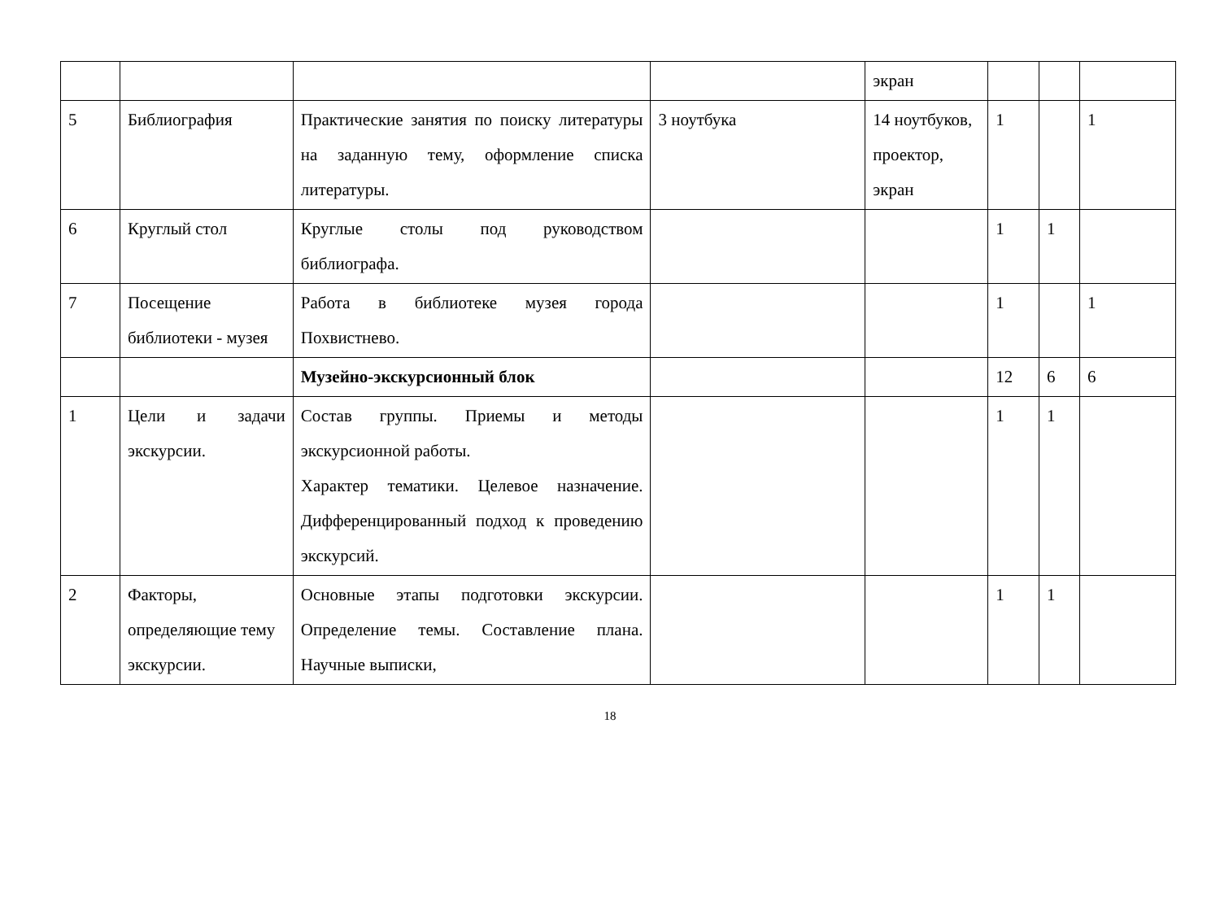| | | | | экран | | | |
| 5 | Библиография | Практические занятия по поиску литературы на заданную тему, оформление списка литературы. | 3 ноутбука | 14 ноутбуков, проектор, экран | 1 | | 1 |
| 6 | Круглый стол | Круглые столы под руководством библиографа. | | | 1 | 1 | |
| 7 | Посещение библиотеки - музея | Работа в библиотеке музея города Похвистнево. | | | 1 | | 1 |
| | | Музейно-экскурсионный блок | | | 12 | 6 | 6 |
| 1 | Цели и задачи экскурсии. | Состав группы. Приемы и методы экскурсионной работы. Характер тематики. Целевое назначение. Дифференцированный подход к проведению экскурсий. | | | 1 | 1 | |
| 2 | Факторы, определяющие тему экскурсии. | Основные этапы подготовки экскурсии. Определение темы. Составление плана. Научные выписки, | | | 1 | 1 | |
18